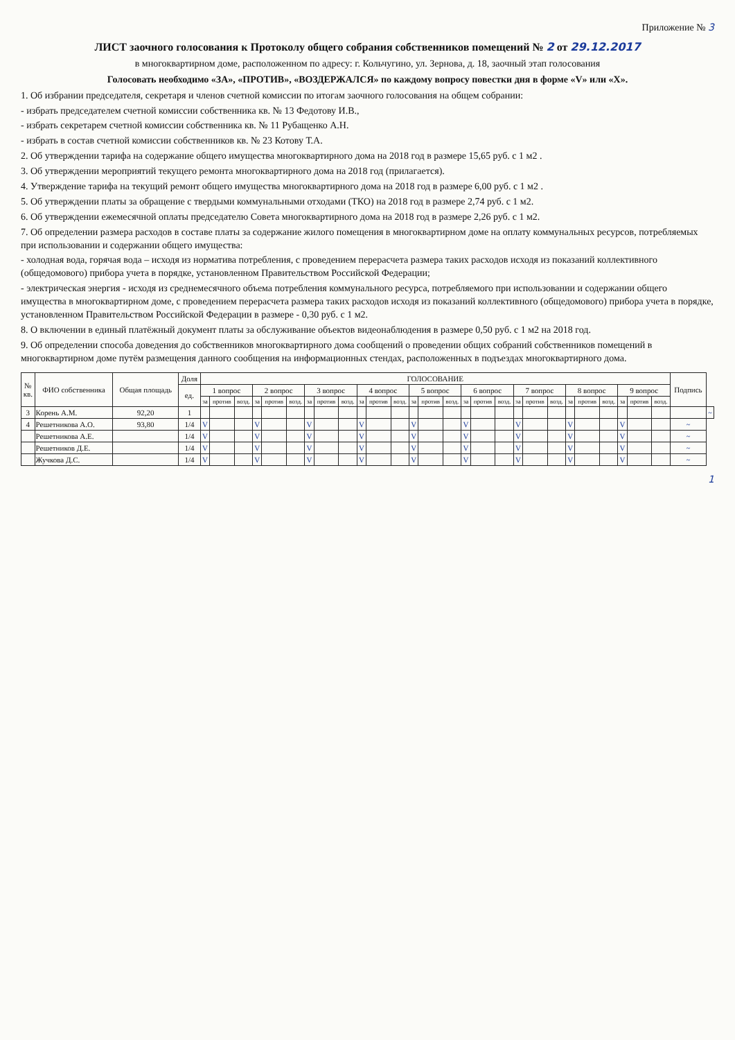Приложение № 3
ЛИСТ заочного голосования к Протоколу общего собрания собственников помещений № 2 от 29.12.2017
в многоквартирном доме, расположенном по адресу: г. Кольчугино, ул. Зернова, д. 18, заочный этап голосования
Голосовать необходимо «ЗА», «ПРОТИВ», «ВОЗДЕРЖАЛСЯ» по каждому вопросу повестки дня в форме «V» или «X».
1. Об избрании председателя, секретаря и членов счетной комиссии по итогам заочного голосования на общем собрании:
- избрать председателем счетной комиссии собственника кв. № 13 Федотову И.В.,
- избрать секретарем счетной комиссии собственника кв. № 11 Рубащенко А.Н.
- избрать в состав счетной комиссии собственников кв. № 23 Котову Т.А.
2. Об утверждении тарифа на содержание общего имущества многоквартирного дома на 2018 год в размере 15,65 руб. с 1 м2 .
3. Об утверждении мероприятий текущего ремонта многоквартирного дома на 2018 год (прилагается).
4. Утверждение тарифа на текущий ремонт общего имущества многоквартирного дома на 2018 год в размере 6,00 руб. с 1 м2 .
5. Об утверждении платы за обращение с твердыми коммунальными отходами (ТКО) на 2018 год в размере 2,74 руб. с 1 м2.
6. Об утверждении ежемесячной оплаты председателю Совета многоквартирного дома на 2018 год в размере 2,26 руб. с 1 м2.
7. Об определении размера расходов в составе платы за содержание жилого помещения в многоквартирном доме на оплату коммунальных ресурсов, потребляемых при использовании и содержании общего имущества:
- холодная вода, горячая вода – исходя из норматива потребления, с проведением перерасчета размера таких расходов исходя из показаний коллективного (общедомового) прибора учета в порядке, установленном Правительством Российской Федерации;
- электрическая энергия - исходя из среднемесячного объема потребления коммунального ресурса, потребляемого при использовании и содержании общего имущества в многоквартирном доме, с проведением перерасчета размера таких расходов исходя из показаний коллективного (общедомового) прибора учета в порядке, установленном Правительством Российской Федерации в размере - 0,30 руб. с 1 м2.
8. О включении в единый платёжный документ платы за обслуживание объектов видеонаблюдения в размере 0,50 руб. с 1 м2 на 2018 год.
9. Об определении способа доведения до собственников многоквартирного дома сообщений о проведении общих собраний собственников помещений в многоквартирном доме путём размещения данного сообщения на информационных стендах, расположенных в подъездах многоквартирного дома.
| № кв. | ФИО собственника | Общая площадь | Доля | ГОЛОСОВАНИЕ | | | | | | | | | | | | | | | | | | | | | | | | | | | Подпись | |
| --- | --- | --- | --- | --- | --- | --- | --- | --- | --- | --- | --- | --- | --- | --- | --- | --- | --- | --- | --- | --- | --- | --- | --- | --- | --- | --- | --- | --- | --- | --- | --- | --- |
| | | | ед. | 1 вопрос | | | 2 вопрос | | | 3 вопрос | | | 4 вопрос | | | 5 вопрос | | | 6 вопрос | | | 7 вопрос | | | 8 вопрос | | | 9 вопрос | | | | |
| | | | | за | против | возд. | за | против | возд. | за | против | возд. | за | против | возд. | за | против | возд. | за | против | возд. | за | против | возд. | за | против | возд. | за | против | возд. | | |
| 3 | Корень А.М. | 92,20 | 1 | | | | | | | | | | | | | | | | | | | | | | | | | | | | | ~ |
| 4 | Решетникова А.О. | 93,80 | 1/4 | V | | | V | | | V | | | V | | | V | | | V | | | V | | | V | | | V | | | ~ | |
| | Решетникова А.Е. | | 1/4 | V | | | V | | | V | | | V | | | V | | | V | | | V | | | V | | | V | | | ~ | |
| | Решетников Д.Е. | | 1/4 | V | | | V | | | V | | | V | | | V | | | V | | | V | | | V | | | V | | | ~ | |
| | Жучкова Д.С. | | 1/4 | V | | | V | | | V | | | V | | | V | | | V | | | V | | | V | | | V | | | ~ | |
1